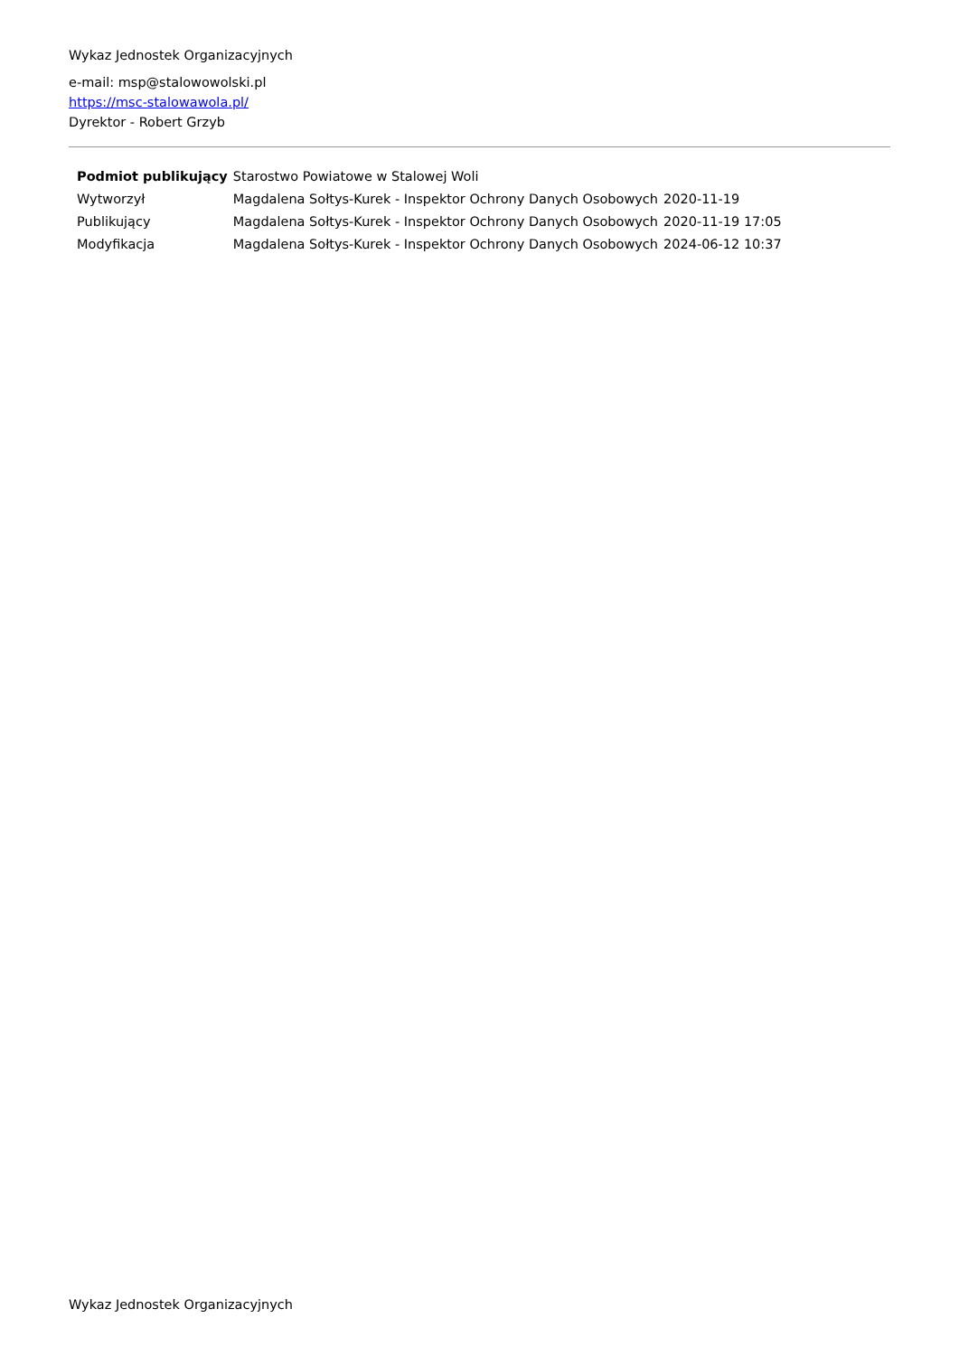Wykaz Jednostek Organizacyjnych
e-mail: msp@stalowowolski.pl
https://msc-stalowawola.pl/
Dyrektor - Robert Grzyb
| Podmiot publikujący | Starostwo Powiatowe w Stalowej Woli | |
| Wytworzył | Magdalena Sołtys-Kurek - Inspektor Ochrony Danych Osobowych | 2020-11-19 |
| Publikujący | Magdalena Sołtys-Kurek - Inspektor Ochrony Danych Osobowych | 2020-11-19 17:05 |
| Modyfikacja | Magdalena Sołtys-Kurek - Inspektor Ochrony Danych Osobowych | 2024-06-12 10:37 |
Wykaz Jednostek Organizacyjnych